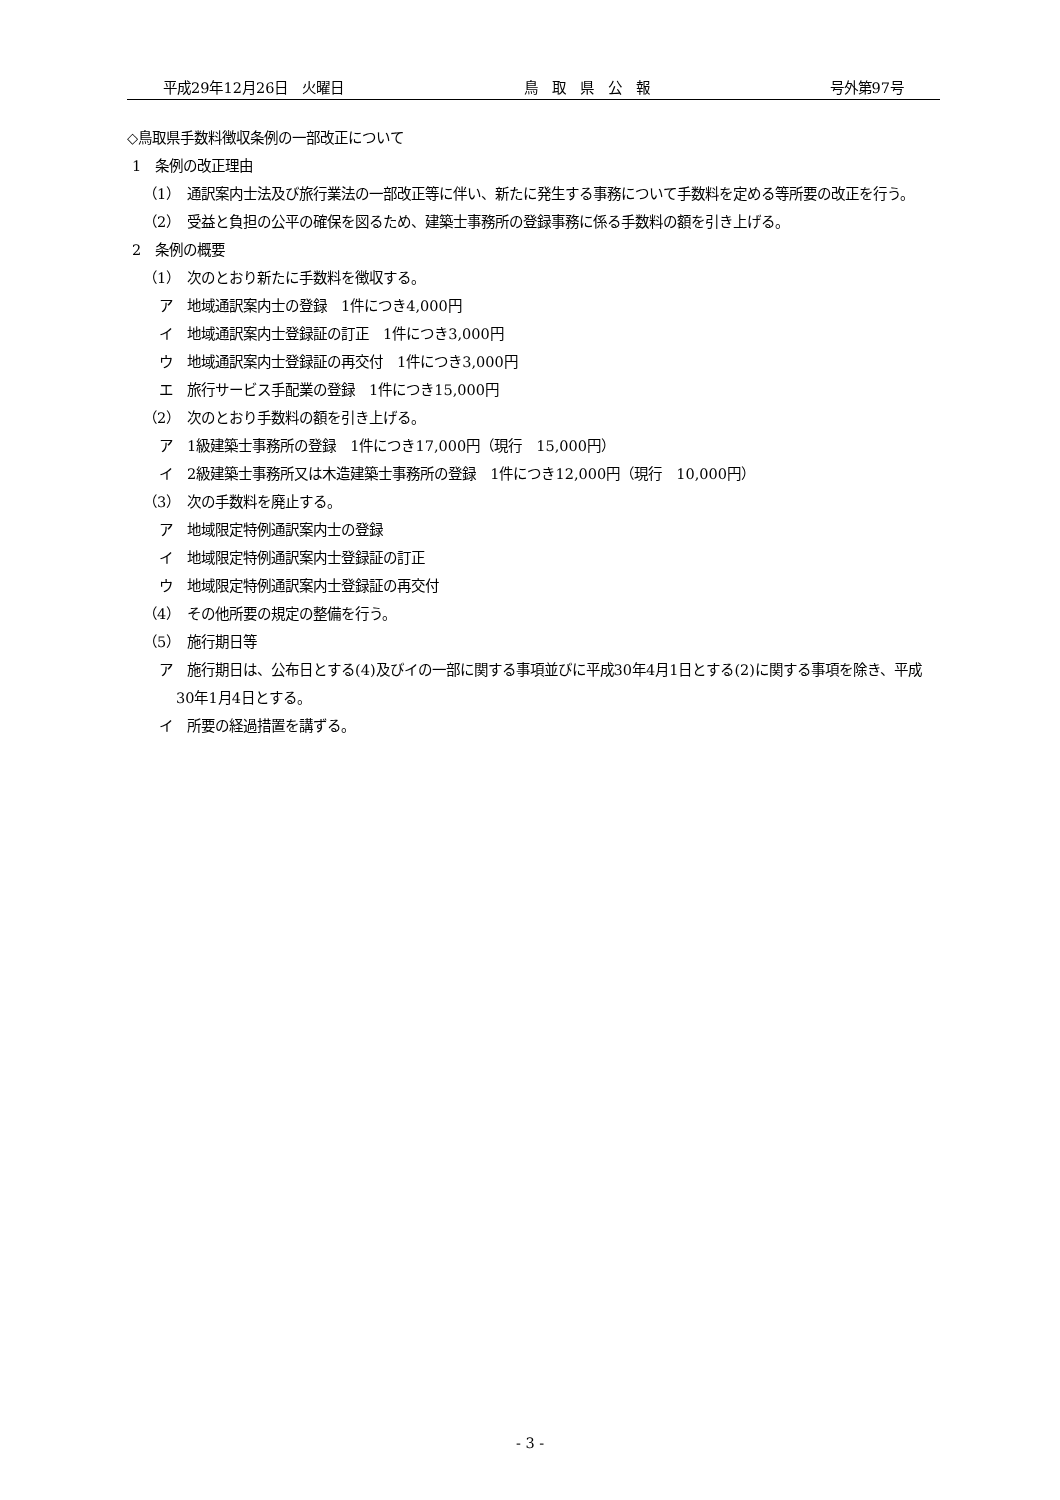平成29年12月26日　火曜日 鳥　取　県　公　報 号外第97号
◇鳥取県手数料徴収条例の一部改正について
1　条例の改正理由
（1）　通訳案内士法及び旅行業法の一部改正等に伴い、新たに発生する事務について手数料を定める等所要の改正を行う。
（2）　受益と負担の公平の確保を図るため、建築士事務所の登録事務に係る手数料の額を引き上げる。
2　条例の概要
（1）　次のとおり新たに手数料を徴収する。
ア　地域通訳案内士の登録　1件につき4,000円
イ　地域通訳案内士登録証の訂正　1件につき3,000円
ウ　地域通訳案内士登録証の再交付　1件につき3,000円
エ　旅行サービス手配業の登録　1件につき15,000円
（2）　次のとおり手数料の額を引き上げる。
ア　1級建築士事務所の登録　1件につき17,000円（現行　15,000円）
イ　2級建築士事務所又は木造建築士事務所の登録　1件につき12,000円（現行　10,000円）
（3）　次の手数料を廃止する。
ア　地域限定特例通訳案内士の登録
イ　地域限定特例通訳案内士登録証の訂正
ウ　地域限定特例通訳案内士登録証の再交付
（4）　その他所要の規定の整備を行う。
（5）　施行期日等
ア　施行期日は、公布日とする(4)及びイの一部に関する事項並びに平成30年4月1日とする(2)に関する事項を除き、平成30年1月4日とする。
イ　所要の経過措置を講ずる。
- 3 -